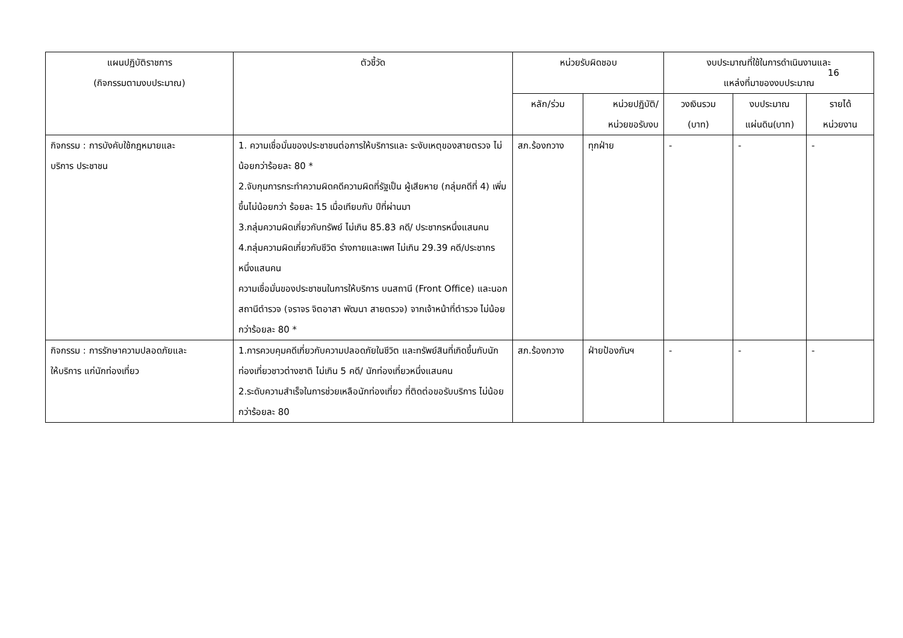16
| แผนปฏิบัติราชการ (กิจกรรมตามงบประมาณ) | ตัวชี้วัด | หน่วยรับผิดชอบ | | งบประมาณที่ใช้ในการดำเนินงานและ แหล่งที่มาของงบประมาณ | | |
| --- | --- | --- | --- | --- | --- | --- |
| | | หลัก/ร่วม | หน่วยปฏิบัติ/ หน่วยขอรับงบ | วงเงินรวม (บาท) | งบประมาณ แผ่นดิน(บาท) | รายได้ หน่วยงาน |
| กิจกรรม : การบังคับใช้กฎหมายและ บริการ ประชาชน | 1. ความเชื่อมั่นของประชาชนต่อการให้บริการและ ระงับเหตุของสายตรวจ ไม่น้อยกว่าร้อยละ 80 * 2.จับกุมการกระทำความผิดคดีความผิดที่รัฐเป็น ผู้เสียหาย (กลุ่มคดีที่ 4) เพิ่มขึ้นไม่น้อยกว่า ร้อยละ 15 เมื่อเทียบกับ ปีที่ผ่านมา 3.กลุ่มความผิดเกี่ยวกับทรัพย์ ไม่เกิน 85.83 คดี/ ประชากรหนึ่งแสนคน 4.กลุ่มความผิดเกี่ยวกับชีวิต ร่างกายและเพศ ไม่เกิน 29.39 คดี/ประชากรหนึ่งแสนคน ความเชื่อมั่นของประชาชนในการให้บริการ บนสถานี (Front Office) และนอกสถานีตำรวจ (จราจร จิตอาสา พัฒนา สายตรวจ) จากเจ้าหน้าที่ตำรวจ ไม่น้อยกว่าร้อยละ 80 * | สภ.ร้องกวาง | ทุกฝ่าย | - | - | - |
| กิจกรรม : การรักษาความปลอดภัยและ ให้บริการ แก่นักท่องเที่ยว | 1.การควบคุมคดีเกี่ยวกับความปลอดภัยในชีวิต และทรัพย์สินที่เกิดขึ้นกับนักท่องเที่ยวชาวต่างชาติ ไม่เกิน 5 คดี/ นักท่องเที่ยวหนึ่งแสนคน 2.ระดับความสำเร็จในการช่วยเหลือนักท่องเที่ยว ที่ติดต่อขอรับบริการ ไม่น้อยกว่าร้อยละ 80 | สภ.ร้องกวาง | ฝ่ายป้องกันฯ | - | - | - |